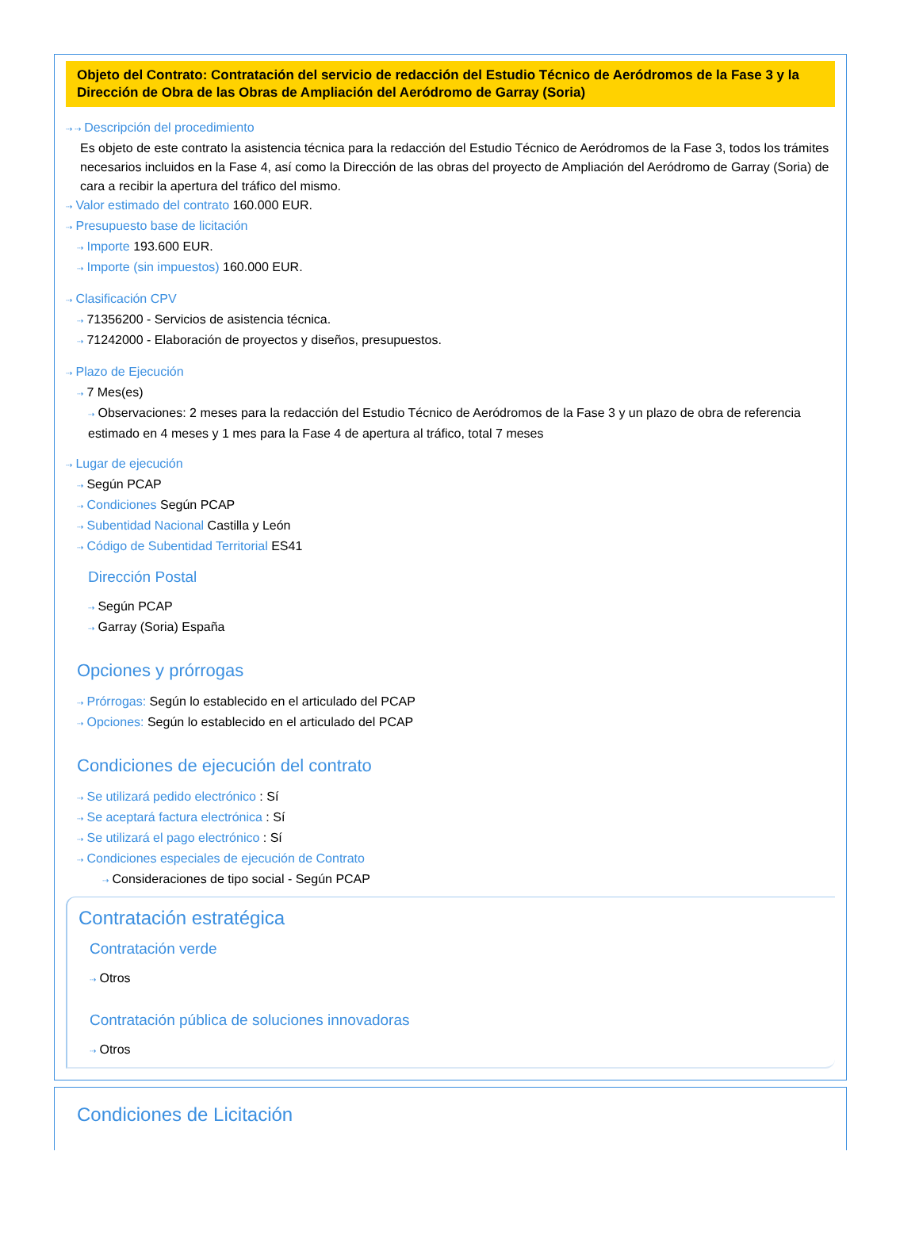Objeto del Contrato: Contratación del servicio de redacción del Estudio Técnico de Aeródromos de la Fase 3 y la Dirección de Obra de las Obras de Ampliación del Aeródromo de Garray (Soria)
⇢ ⇢ Descripción del procedimiento
Es objeto de este contrato la asistencia técnica para la redacción del Estudio Técnico de Aeródromos de la Fase 3, todos los trámites necesarios incluidos en la Fase 4, así como la Dirección de las obras del proyecto de Ampliación del Aeródromo de Garray (Soria) de cara a recibir la apertura del tráfico del mismo.
⇢ Valor estimado del contrato 160.000 EUR.
⇢ Presupuesto base de licitación
⇢ Importe 193.600 EUR.
⇢ Importe (sin impuestos) 160.000 EUR.
⇢ Clasificación CPV
⇢ 71356200 - Servicios de asistencia técnica.
⇢ 71242000 - Elaboración de proyectos y diseños, presupuestos.
⇢ Plazo de Ejecución
⇢ 7 Mes(es)
⇢ Observaciones: 2 meses para la redacción del Estudio Técnico de Aeródromos de la Fase 3 y un plazo de obra de referencia estimado en 4 meses y 1 mes para la Fase 4 de apertura al tráfico, total 7 meses
⇢ Lugar de ejecución
⇢ Según PCAP
⇢ Condiciones Según PCAP
⇢ Subentidad Nacional Castilla y León
⇢ Código de Subentidad Territorial ES41
Dirección Postal
⇢ Según PCAP
⇢ Garray (Soria) España
Opciones y prórrogas
⇢ Prórrogas: Según lo establecido en el articulado del PCAP
⇢ Opciones: Según lo establecido en el articulado del PCAP
Condiciones de ejecución del contrato
⇢ Se utilizará pedido electrónico : Sí
⇢ Se aceptará factura electrónica : Sí
⇢ Se utilizará el pago electrónico : Sí
⇢ Condiciones especiales de ejecución de Contrato
⇢ Consideraciones de tipo social - Según PCAP
Contratación estratégica
Contratación verde
⇢ Otros
Contratación pública de soluciones innovadoras
⇢ Otros
Condiciones de Licitación